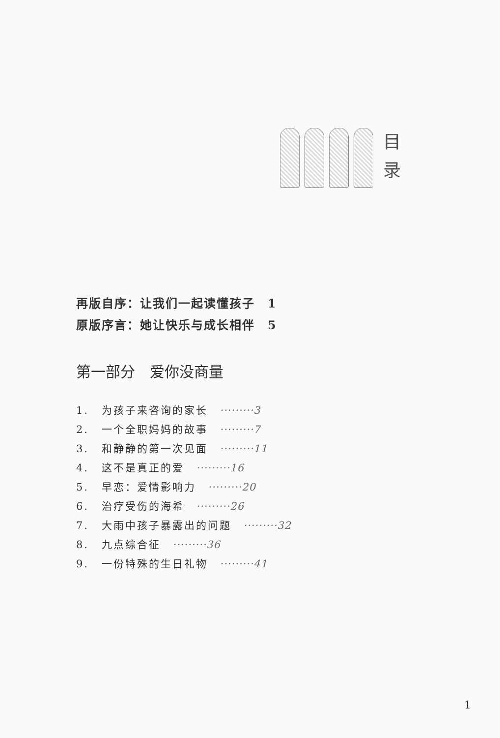目
录
再版自序：让我们一起读懂孩子　1
原版序言：她让快乐与成长相伴　5
第一部分　爱你没商量
1. 为孩子来咨询的家长　·········3
2. 一个全职妈妈的故事　·········7
3. 和静静的第一次见面　·········11
4. 这不是真正的爱　·········16
5. 早恋：爱情影响力　·········20
6. 治疗受伤的海希　·········26
7. 大雨中孩子暴露出的问题　·········32
8. 九点综合征　·········36
9. 一份特殊的生日礼物　·········41
1